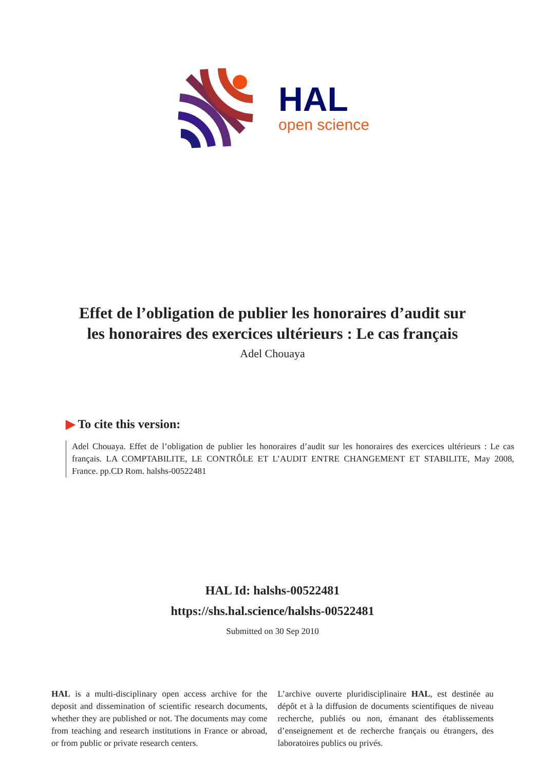HAL
open science
Effet de l’obligation de publier les honoraires d’audit sur
les honoraires des exercices ultérieurs : Le cas français
Adel Chouaya
▶ To cite this version:
Adel Chouaya. Effet de l’obligation de publier les honoraires d’audit sur les honoraires des exercices ultérieurs : Le cas français. LA COMPTABILITE, LE CONTRÔLE ET L’AUDIT ENTRE CHANGEMENT ET STABILITE, May 2008, France. pp.CD Rom. halshs-00522481
HAL Id: halshs-00522481
https://shs.hal.science/halshs-00522481
Submitted on 30 Sep 2010
HAL is a multi-disciplinary open access archive for the deposit and dissemination of scientific research documents, whether they are published or not. The documents may come from teaching and research institutions in France or abroad, or from public or private research centers.
L’archive ouverte pluridisciplinaire HAL, est destinée au dépôt et à la diffusion de documents scientifiques de niveau recherche, publiés ou non, émanant des établissements d’enseignement et de recherche français ou étrangers, des laboratoires publics ou privés.